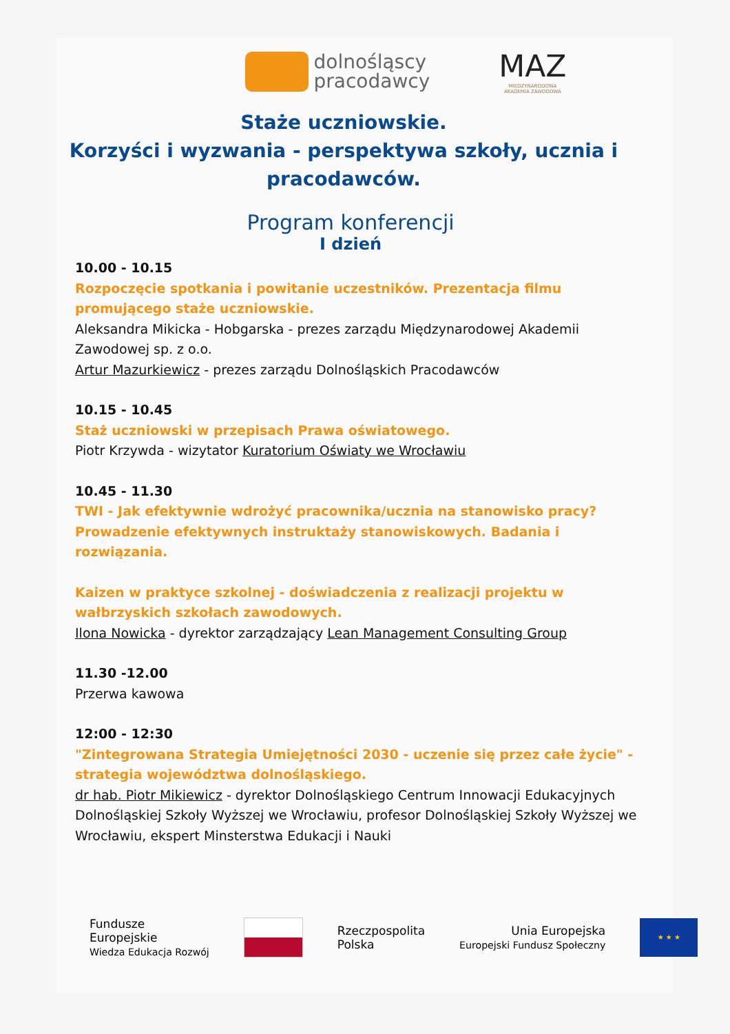dolnośląscy
pracodawcy
MAZ
MIĘDZYNARODOWA
AKADEMIA ZAWODOWA
Staże uczniowskie.
Korzyści i wyzwania - perspektywa szkoły, ucznia i pracodawców.
Program konferencji
I dzień
10.00 - 10.15
Rozpoczęcie spotkania i powitanie uczestników. Prezentacja filmu promującego staże uczniowskie.
Aleksandra Mikicka - Hobgarska - prezes zarządu Międzynarodowej Akademii Zawodowej sp. z o.o.
Artur Mazurkiewicz - prezes zarządu Dolnośląskich Pracodawców
10.15 - 10.45
Staż uczniowski w przepisach Prawa oświatowego.
Piotr Krzywda - wizytator Kuratorium Oświaty we Wrocławiu
10.45 - 11.30
TWI - Jak efektywnie wdrożyć pracownika/ucznia na stanowisko pracy? Prowadzenie efektywnych instruktaży stanowiskowych. Badania i rozwiązania.
Kaizen w praktyce szkolnej - doświadczenia z realizacji projektu w wałbrzyskich szkołach zawodowych.
Ilona Nowicka - dyrektor zarządzający Lean Management Consulting Group
11.30 -12.00
Przerwa kawowa
12:00 - 12:30
"Zintegrowana Strategia Umiejętności 2030 - uczenie się przez całe życie" - strategia województwa dolnośląskiego.
dr hab. Piotr Mikiewicz - dyrektor Dolnośląskiego Centrum Innowacji Edukacyjnych Dolnośląskiej Szkoły Wyższej we Wrocławiu, profesor Dolnośląskiej Szkoły Wyższej we Wrocławiu, ekspert Minsterstwa Edukacji i Nauki
Fundusze
Europejskie
Wiedza Edukacja Rozwój
Rzeczpospolita
Polska
Unia Europejska
Europejski Fundusz Społeczny
★ ★ ★